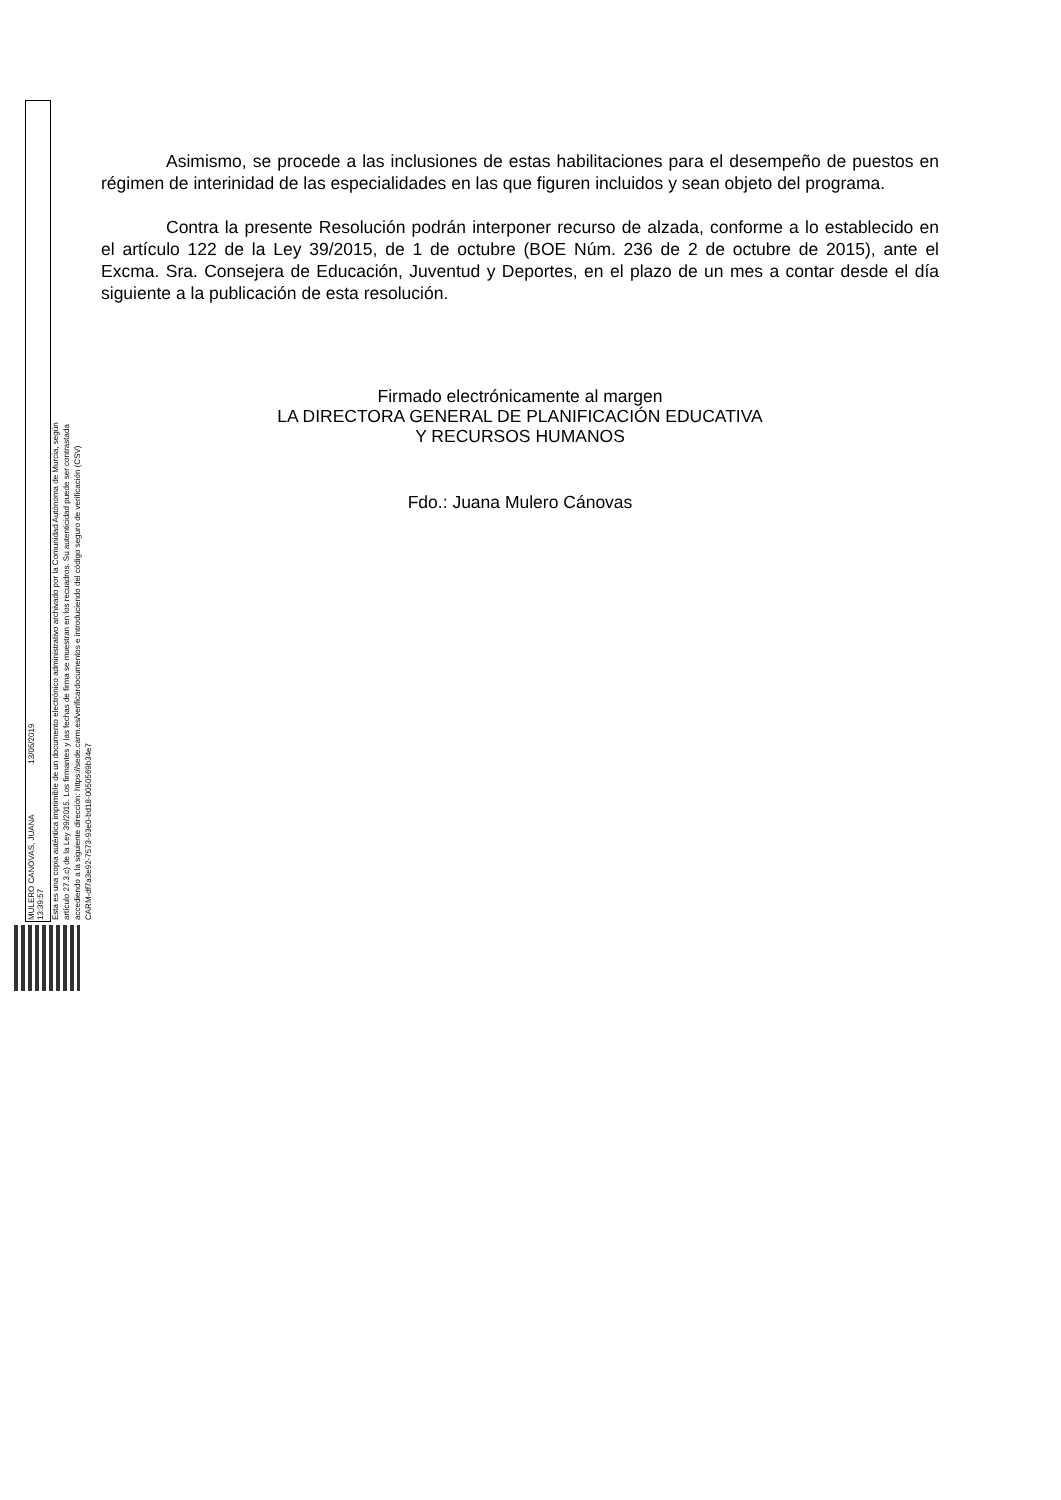MULERO CANOVAS, JUANA 13/05/2019 13:39:57
Esta es una copia auténtica imprimible de un documento electrónico administrativo archivado por la Comunidad Autónoma de Murcia, según artículo 27.3.c) de la Ley 39/2015. Los firmantes y las fechas de firma se muestran en los recuadros. Su autenticidad puede ser contrastada accediendo a la siguiente dirección: https://sede.carm.es/verificardocumentos e introduciendo del código seguro de verificación (CSV) CARM-df7a3e92-7573-93e0-bd18-0050569b34e7
Asimismo, se procede a las inclusiones de estas habilitaciones para el desempeño de puestos en régimen de interinidad de las especialidades en las que figuren incluidos y sean objeto del programa.
Contra la presente Resolución podrán interponer recurso de alzada, conforme a lo establecido en el artículo 122 de la Ley 39/2015, de 1 de octubre (BOE Núm. 236 de 2 de octubre de 2015), ante el Excma. Sra. Consejera de Educación, Juventud y Deportes, en el plazo de un mes a contar desde el día siguiente a la publicación de esta resolución.
Firmado electrónicamente al margen
LA DIRECTORA GENERAL DE PLANIFICACIÓN EDUCATIVA
Y RECURSOS HUMANOS
Fdo.: Juana Mulero Cánovas